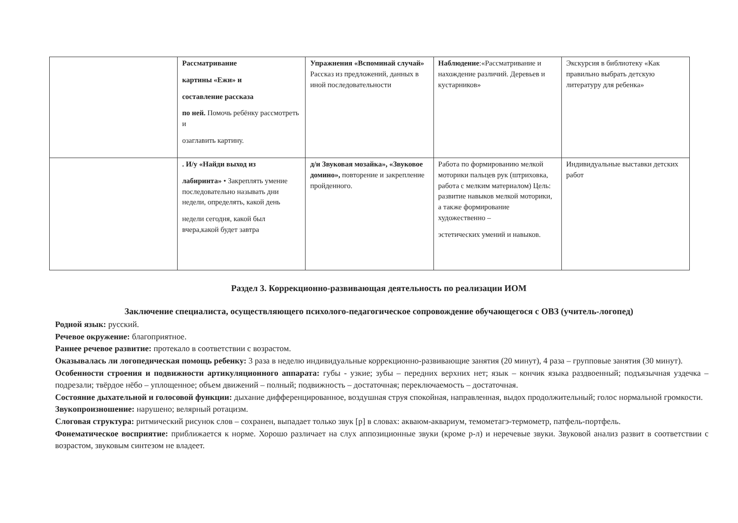| | Рассматривание картины «Ежи» и составление рассказа по ней. Помочь ребёнку рассмотреть и озаглавить картину. | Упражнения «Вспоминай случай» Рассказ из предложений, данных в иной последовательности | Наблюдение :«Рассматривание и нахождение различий. Деревьев и кустарников» | Экскурсия в библиотеку «Как правильно выбрать детскую литературу для ребенка» |
| | . И/у «Найди выход из лабиринта» • Закреплять умение последовательно называть дни недели, определять, какой день недели сегодня, какой был вчера,какой будет завтра | д/и Звуковая мозайка», «Звуковое домино», повторение и закрепление пройденного. | Работа по формированию мелкой моторики пальцев рук (штриховка, работа с мелким материалом) Цель: развитие навыков мелкой моторики, а также формирование художественно – эстетических умений и навыков. | Индивидуальные выставки детских работ |
Раздел 3. Коррекционно-развивающая деятельность по реализации ИОМ
Заключение специалиста, осуществляющего психолого-педагогическое сопровождение обучающегося с ОВЗ (учитель-логопед)
Родной язык: русский.
Речевое окружение: благоприятное.
Раннее речевое развитие: протекало в соответствии с возрастом.
Оказывалась ли логопедическая помощь ребенку: 3 раза в неделю индивидуальные коррекционно-развивающие занятия (20 минут), 4 раза – групповые занятия (30 минут).
Особенности строения и подвижности артикуляционного аппарата: губы - узкие; зубы – передних верхних нет; язык – кончик языка раздвоенный; подъязычная уздечка – подрезали; твёрдое нёбо – уплощенное; объем движений – полный; подвижность – достаточная; переключаемость – достаточная.
Состояние дыхательной и голосовой функции: дыхание дифференцированное, воздушная струя спокойная, направленная, выдох продолжительный; голос нормальной громкости.
Звукопроизношение: нарушено; велярный ротацизм.
Слоговая структура: ритмический рисунок слов – сохранен, выпадает только звук [р] в словах: акваюм-аквариум, темометагэ-термометр, патфель-портфель.
Фонематическое восприятие: приближается к норме. Хорошо различает на слух аппозиционные звуки (кроме р-л) и неречевые звуки. Звуковой анализ развит в соответствии с возрастом, звуковым синтезом не владеет.